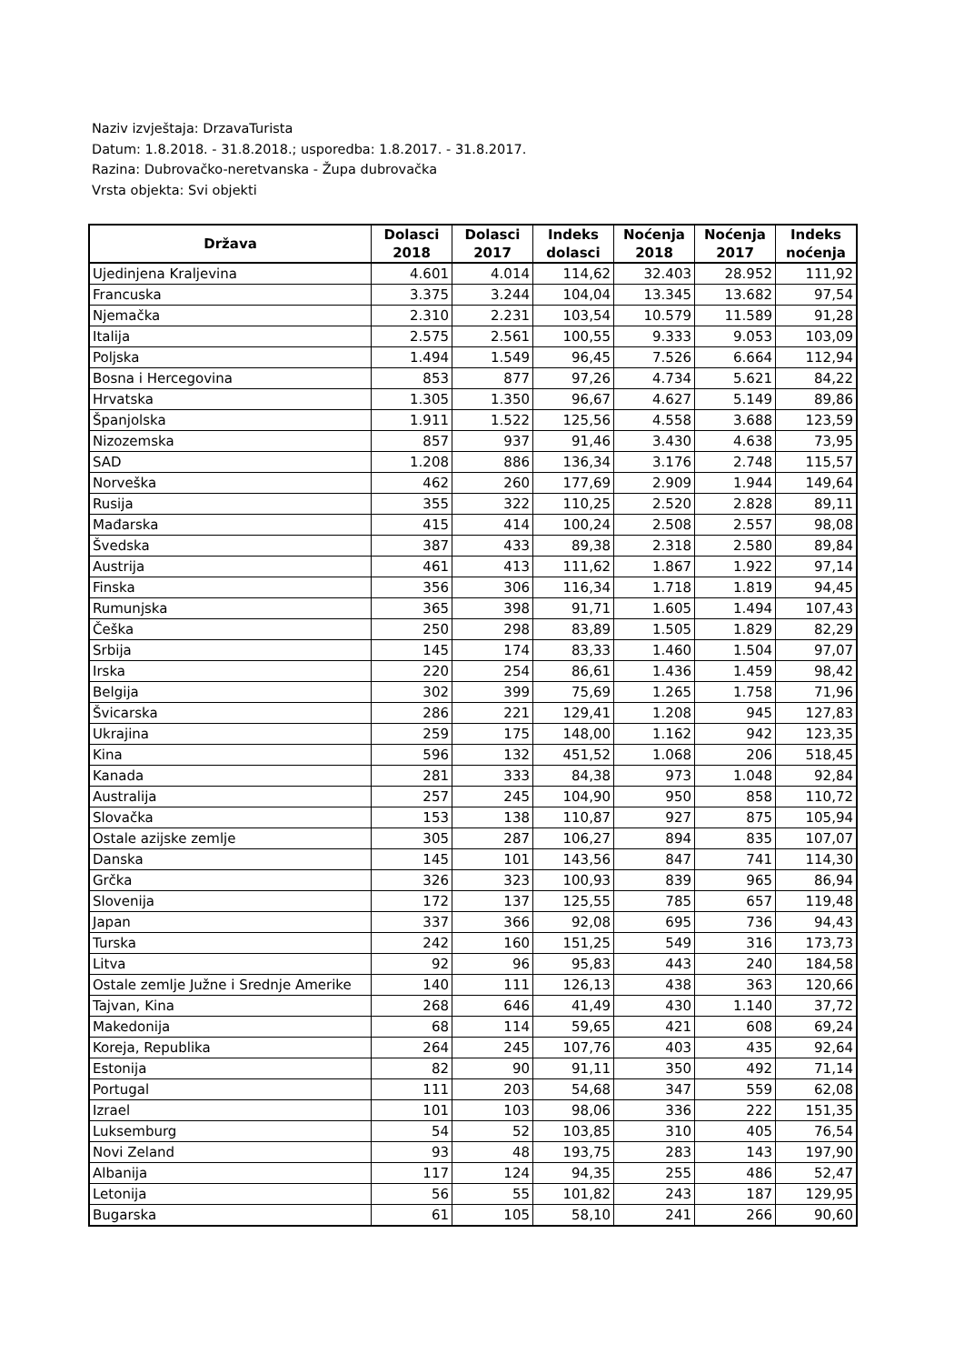Naziv izvještaja: DrzavaTurista
Datum: 1.8.2018. - 31.8.2018.; usporedba: 1.8.2017. - 31.8.2017.
Razina: Dubrovačko-neretvanska - Župa dubrovačka
Vrsta objekta: Svi objekti
| Država | Dolasci 2018 | Dolasci 2017 | Indeks dolasci | Noćenja 2018 | Noćenja 2017 | Indeks noćenja |
| --- | --- | --- | --- | --- | --- | --- |
| Ujedinjena Kraljevina | 4.601 | 4.014 | 114,62 | 32.403 | 28.952 | 111,92 |
| Francuska | 3.375 | 3.244 | 104,04 | 13.345 | 13.682 | 97,54 |
| Njemačka | 2.310 | 2.231 | 103,54 | 10.579 | 11.589 | 91,28 |
| Italija | 2.575 | 2.561 | 100,55 | 9.333 | 9.053 | 103,09 |
| Poljska | 1.494 | 1.549 | 96,45 | 7.526 | 6.664 | 112,94 |
| Bosna i Hercegovina | 853 | 877 | 97,26 | 4.734 | 5.621 | 84,22 |
| Hrvatska | 1.305 | 1.350 | 96,67 | 4.627 | 5.149 | 89,86 |
| Španjolska | 1.911 | 1.522 | 125,56 | 4.558 | 3.688 | 123,59 |
| Nizozemska | 857 | 937 | 91,46 | 3.430 | 4.638 | 73,95 |
| SAD | 1.208 | 886 | 136,34 | 3.176 | 2.748 | 115,57 |
| Norveška | 462 | 260 | 177,69 | 2.909 | 1.944 | 149,64 |
| Rusija | 355 | 322 | 110,25 | 2.520 | 2.828 | 89,11 |
| Mađarska | 415 | 414 | 100,24 | 2.508 | 2.557 | 98,08 |
| Švedska | 387 | 433 | 89,38 | 2.318 | 2.580 | 89,84 |
| Austrija | 461 | 413 | 111,62 | 1.867 | 1.922 | 97,14 |
| Finska | 356 | 306 | 116,34 | 1.718 | 1.819 | 94,45 |
| Rumunjska | 365 | 398 | 91,71 | 1.605 | 1.494 | 107,43 |
| Češka | 250 | 298 | 83,89 | 1.505 | 1.829 | 82,29 |
| Srbija | 145 | 174 | 83,33 | 1.460 | 1.504 | 97,07 |
| Irska | 220 | 254 | 86,61 | 1.436 | 1.459 | 98,42 |
| Belgija | 302 | 399 | 75,69 | 1.265 | 1.758 | 71,96 |
| Švicarska | 286 | 221 | 129,41 | 1.208 | 945 | 127,83 |
| Ukrajina | 259 | 175 | 148,00 | 1.162 | 942 | 123,35 |
| Kina | 596 | 132 | 451,52 | 1.068 | 206 | 518,45 |
| Kanada | 281 | 333 | 84,38 | 973 | 1.048 | 92,84 |
| Australija | 257 | 245 | 104,90 | 950 | 858 | 110,72 |
| Slovačka | 153 | 138 | 110,87 | 927 | 875 | 105,94 |
| Ostale azijske zemlje | 305 | 287 | 106,27 | 894 | 835 | 107,07 |
| Danska | 145 | 101 | 143,56 | 847 | 741 | 114,30 |
| Grčka | 326 | 323 | 100,93 | 839 | 965 | 86,94 |
| Slovenija | 172 | 137 | 125,55 | 785 | 657 | 119,48 |
| Japan | 337 | 366 | 92,08 | 695 | 736 | 94,43 |
| Turska | 242 | 160 | 151,25 | 549 | 316 | 173,73 |
| Litva | 92 | 96 | 95,83 | 443 | 240 | 184,58 |
| Ostale zemlje Južne i Srednje Amerike | 140 | 111 | 126,13 | 438 | 363 | 120,66 |
| Tajvan, Kina | 268 | 646 | 41,49 | 430 | 1.140 | 37,72 |
| Makedonija | 68 | 114 | 59,65 | 421 | 608 | 69,24 |
| Koreja, Republika | 264 | 245 | 107,76 | 403 | 435 | 92,64 |
| Estonija | 82 | 90 | 91,11 | 350 | 492 | 71,14 |
| Portugal | 111 | 203 | 54,68 | 347 | 559 | 62,08 |
| Izrael | 101 | 103 | 98,06 | 336 | 222 | 151,35 |
| Luksemburg | 54 | 52 | 103,85 | 310 | 405 | 76,54 |
| Novi Zeland | 93 | 48 | 193,75 | 283 | 143 | 197,90 |
| Albanija | 117 | 124 | 94,35 | 255 | 486 | 52,47 |
| Letonija | 56 | 55 | 101,82 | 243 | 187 | 129,95 |
| Bugarska | 61 | 105 | 58,10 | 241 | 266 | 90,60 |